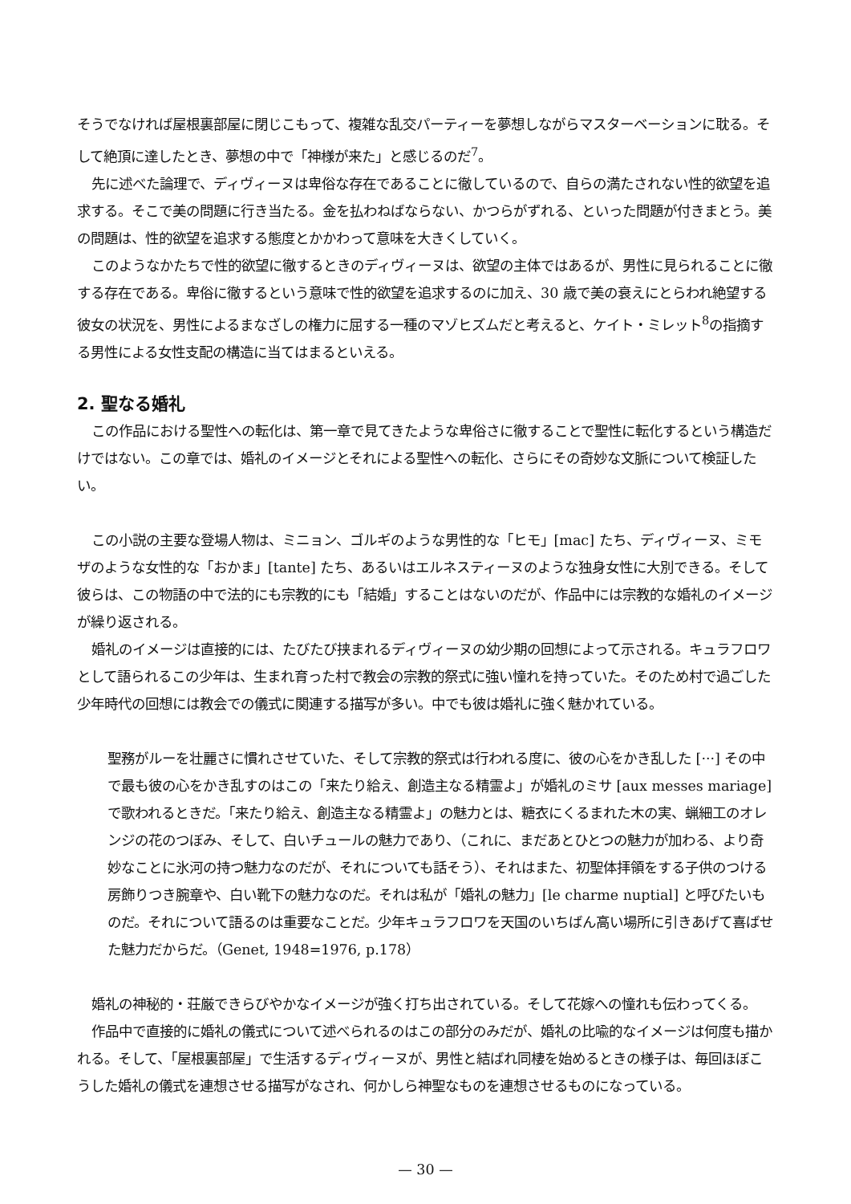そうでなければ屋根裏部屋に閉じこもって、複雑な乱交パーティーを夢想しながらマスターベーションに耽る。そして絶頂に達したとき、夢想の中で「神様が来た」と感じるのだ<sup>7</sup>。
先に述べた論理で、ディヴィーヌは卑俗な存在であることに徹しているので、自らの満たされない性的欲望を追求する。そこで美の問題に行き当たる。金を払わねばならない、かつらがずれる、といった問題が付きまとう。美の問題は、性的欲望を追求する態度とかかわって意味を大きくしていく。
このようなかたちで性的欲望に徹するときのディヴィーヌは、欲望の主体ではあるが、男性に見られることに徹する存在である。卑俗に徹するという意味で性的欲望を追求するのに加え、30 歳で美の衰えにとらわれ絶望する彼女の状況を、男性によるまなざしの権力に屈する一種のマゾヒズムだと考えると、ケイト・ミレット<sup>8</sup>の指摘する男性による女性支配の構造に当てはまるといえる。
2. 聖なる婚礼
この作品における聖性への転化は、第一章で見てきたような卑俗さに徹することで聖性に転化するという構造だけではない。この章では、婚礼のイメージとそれによる聖性への転化、さらにその奇妙な文脈について検証したい。
この小説の主要な登場人物は、ミニョン、ゴルギのような男性的な「ヒモ」[mac] たち、ディヴィーヌ、ミモザのような女性的な「おかま」[tante] たち、あるいはエルネスティーヌのような独身女性に大別できる。そして彼らは、この物語の中で法的にも宗教的にも「結婚」することはないのだが、作品中には宗教的な婚礼のイメージが繰り返される。
婚礼のイメージは直接的には、たびたび挟まれるディヴィーヌの幼少期の回想によって示される。キュラフロワとして語られるこの少年は、生まれ育った村で教会の宗教的祭式に強い憧れを持っていた。そのため村で過ごした少年時代の回想には教会での儀式に関連する描写が多い。中でも彼は婚礼に強く魅かれている。
聖務がルーを壮麗さに慣れさせていた、そして宗教的祭式は行われる度に、彼の心をかき乱した [···] その中で最も彼の心をかき乱すのはこの「来たり給え、創造主なる精霊よ」が婚礼のミサ [aux messes mariage] で歌われるときだ。「来たり給え、創造主なる精霊よ」の魅力とは、糖衣にくるまれた木の実、蝋細工のオレンジの花のつぼみ、そして、白いチュールの魅力であり、（これに、まだあとひとつの魅力が加わる、より奇妙なことに氷河の持つ魅力なのだが、それについても話そう）、それはまた、初聖体拝領をする子供のつける房飾りつき腕章や、白い靴下の魅力なのだ。それは私が「婚礼の魅力」[le charme nuptial] と呼びたいものだ。それについて語るのは重要なことだ。少年キュラフロワを天国のいちばん高い場所に引きあげて喜ばせた魅力だからだ。（Genet, 1948=1976, p.178）
婚礼の神秘的・荘厳できらびやかなイメージが強く打ち出されている。そして花嫁への憧れも伝わってくる。
作品中で直接的に婚礼の儀式について述べられるのはこの部分のみだが、婚礼の比喩的なイメージは何度も描かれる。そして、「屋根裏部屋」で生活するディヴィーヌが、男性と結ばれ同棲を始めるときの様子は、毎回ほぼこうした婚礼の儀式を連想させる描写がなされ、何かしら神聖なものを連想させるものになっている。
— 30 —